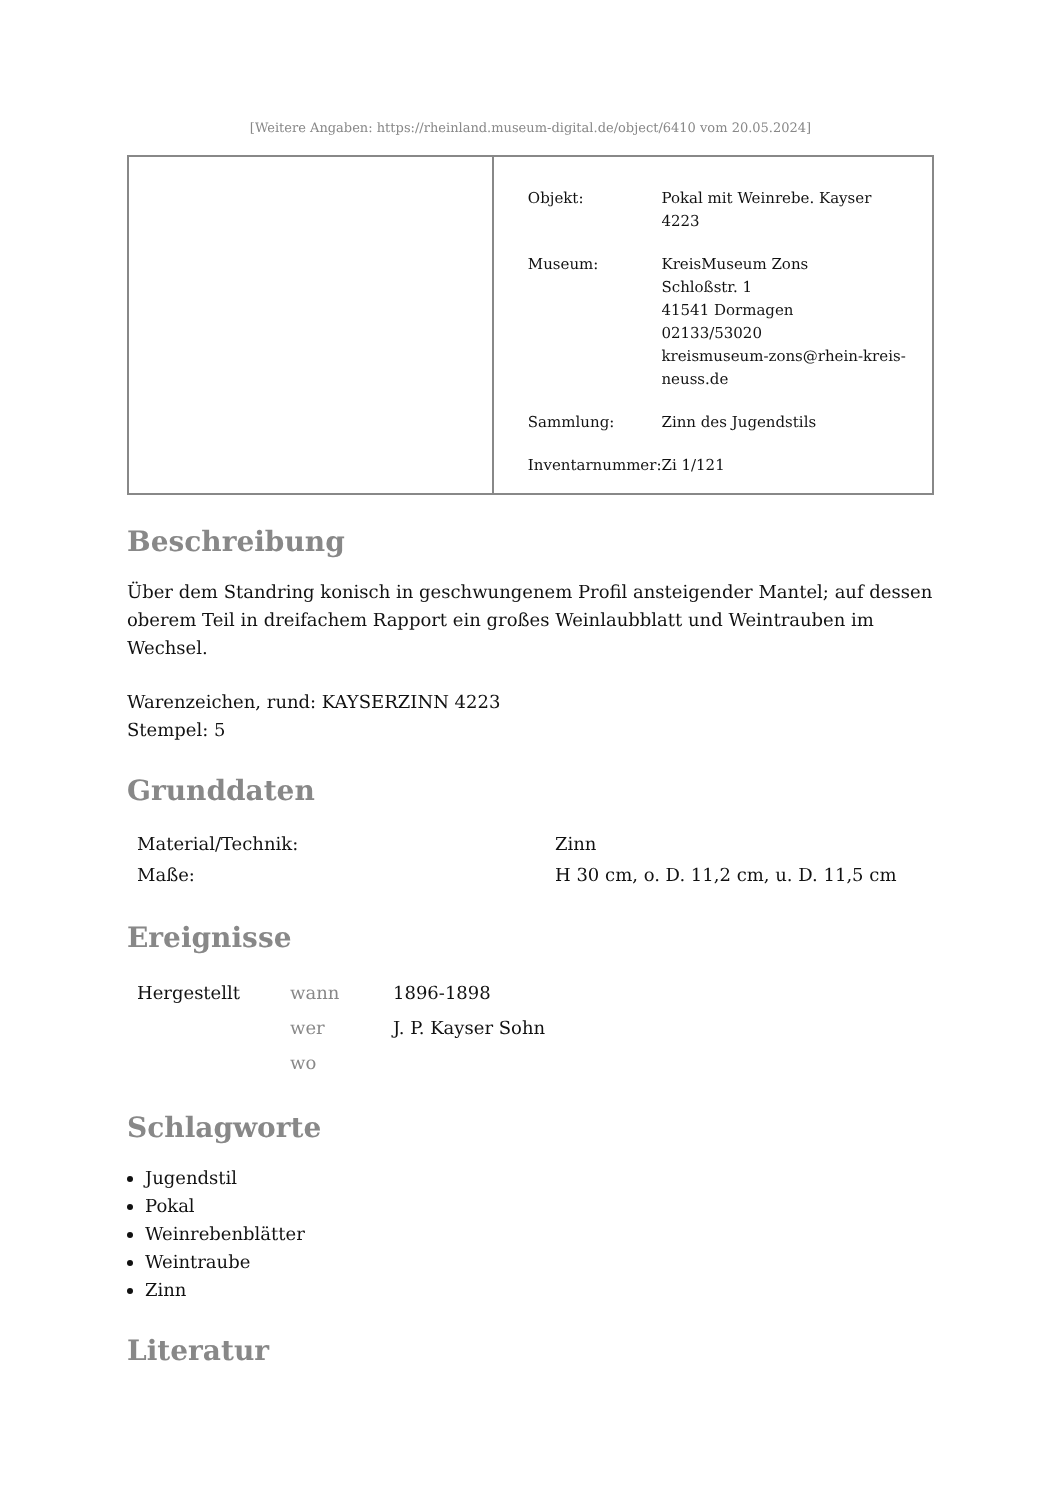[Weitere Angaben: https://rheinland.museum-digital.de/object/6410 vom 20.05.2024]
| Objekt: | Pokal mit Weinrebe. Kayser 4223 |
| Museum: | KreisMuseum Zons Schloßstr. 1 41541 Dormagen 02133/53020 kreismuseum-zons@rhein-kreis- neuss.de |
| Sammlung: | Zinn des Jugendstils |
| Inventarnummer: | Zi 1/121 |
Beschreibung
Über dem Standring konisch in geschwungenem Profil ansteigender Mantel; auf dessen oberem Teil in dreifachem Rapport ein großes Weinlaubblatt und Weintrauben im Wechsel.
Warenzeichen, rund: KAYSERZINN 4223
Stempel: 5
Grunddaten
| Material/Technik: | Zinn |
| Maße: | H 30 cm, o. D. 11,2 cm, u. D. 11,5 cm |
Ereignisse
| Hergestellt | wann | 1896-1898 |
| | wer | J. P. Kayser Sohn |
| | wo | |
Schlagworte
Jugendstil
Pokal
Weinrebenblätter
Weintraube
Zinn
Literatur